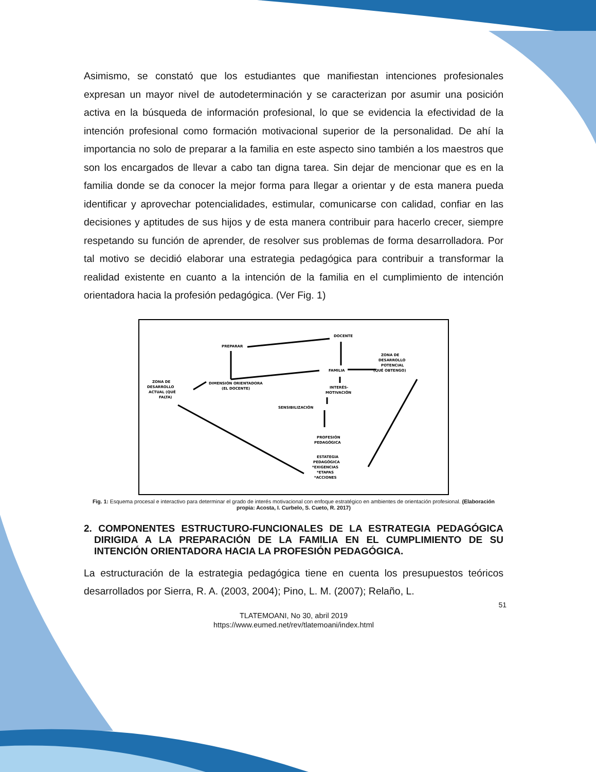Asimismo, se constató que los estudiantes que manifiestan intenciones profesionales expresan un mayor nivel de autodeterminación y se caracterizan por asumir una posición activa en la búsqueda de información profesional, lo que se evidencia la efectividad de la intención profesional como formación motivacional superior de la personalidad. De ahí la importancia no solo de preparar a la familia en este aspecto sino también a los maestros que son los encargados de llevar a cabo tan digna tarea. Sin dejar de mencionar que es en la familia donde se da conocer la mejor forma para llegar a orientar y de esta manera pueda identificar y aprovechar potencialidades, estimular, comunicarse con calidad, confiar en las decisiones y aptitudes de sus hijos y de esta manera contribuir para hacerlo crecer, siempre respetando su función de aprender, de resolver sus problemas de forma desarrolladora. Por tal motivo se decidió elaborar una estrategia pedagógica para contribuir a transformar la realidad existente en cuanto a la intención de la familia en el cumplimiento de intención orientadora hacia la profesión pedagógica. (Ver Fig. 1)
PREPARAR
DOCENTE
FAMILIA
ZONA DE
DESARROLLO
POTENCIAL
(QUÉ OBTENGO)
DIMENSIÓN ORIENTADORA
(EL DOCENTE)
ZONA DE
DESARROLLO
ACTUAL (QUÉ
FALTA)
INTERÉS-
MOTIVACIÓN
SENSIBILIZACIÓN
PROFESIÓN
PEDAGÓGICA
ESTATEGIA
PEDAGÓGICA
*EXIGENCIAS
*ETAPAS
*ACCIONES
Fig. 1: Esquema procesal e interactivo para determinar el grado de interés motivacional con enfoque estratégico en ambientes de orientación profesional. (Elaboración propia: Acosta, I. Curbelo, S. Cueto, R. 2017)
2. COMPONENTES ESTRUCTURO-FUNCIONALES DE LA ESTRATEGIA PEDAGÓGICA DIRIGIDA A LA PREPARACIÓN DE LA FAMILIA EN EL CUMPLIMIENTO DE SU INTENCIÓN ORIENTADORA HACIA LA PROFESIÓN PEDAGÓGICA.
La estructuración de la estrategia pedagógica tiene en cuenta los presupuestos teóricos desarrollados por Sierra, R. A. (2003, 2004); Pino, L. M. (2007); Relaño, L.
51
TLATEMOANI, No 30, abril 2019
https://www.eumed.net/rev/tlatemoani/index.html